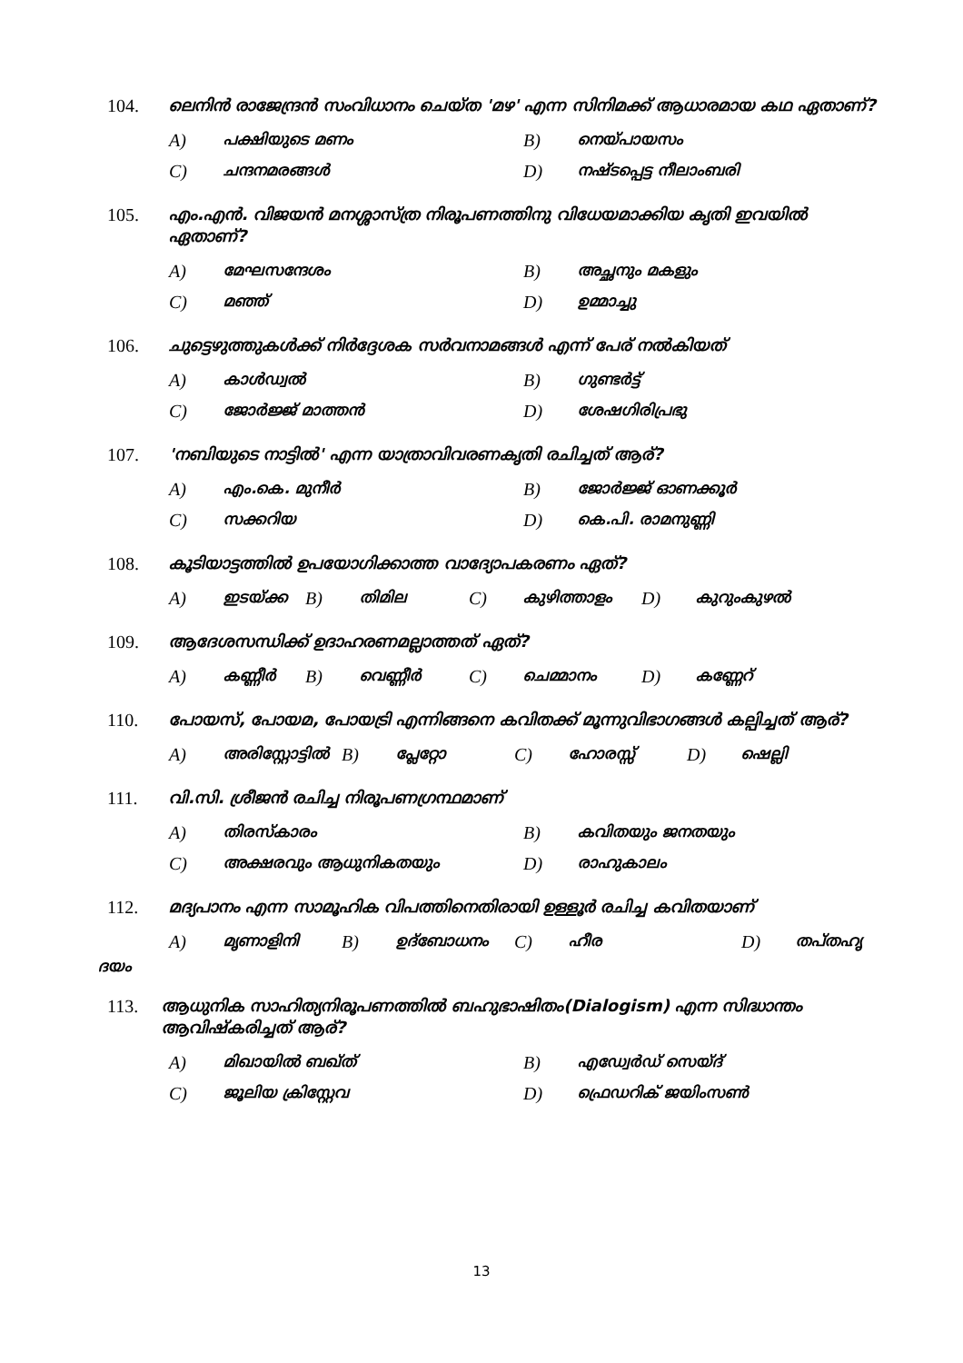104. ലെനിൻ രാജേന്ദ്രൻ സംവിധാനം ചെയ്ത 'മഴ' എന്ന സിനിമക്ക് ആധാരമായ കഥ ഏതാണ്?
A) പക്ഷിയുടെ മണം B) നെയ്പായസം
C) ചന്ദനമരങ്ങൾ D) നഷ്ടപ്പെട്ട നീലാംബരി
105. എം.എൻ. വിജയൻ മനശ്ശാസ്ത്ര നിരൂപണത്തിനു വിധേയമാക്കിയ കൃതി ഇവയിൽ ഏതാണ്?
A) മേഘസന്ദേശം B) അച്ഛനും മകളും
C) മഞ്ഞ് D) ഉമ്മാച്ചു
106. ചുട്ടെഴുത്തുകൾക്ക് നിർദ്ദേശക സർവനാമങ്ങൾ എന്ന് പേര് നൽകിയത്
A) കാൾഡ്വൽ B) ഗുണ്ടർട്ട്
C) ജോർജ്ജ് മാത്തൻ D) ശേഷഗിരിപ്രഭു
107. 'നബിയുടെ നാട്ടിൽ' എന്ന യാത്രാവിവരണകൃതി രചിച്ചത് ആര്?
A) എം.കെ. മുനീർ B) ജോർജ്ജ് ഓണക്കൂർ
C) സക്കറിയ D) കെ.പി. രാമനുണ്ണി
108. കൂടിയാട്ടത്തിൽ ഉപയോഗിക്കാത്ത വാദ്യോപകരണം ഏത്?
A) ഇടയ്ക്ക B) തിമില C) കുഴിത്താളം D) കുറുംകുഴൽ
109. ആദേശസന്ധിക്ക് ഉദാഹരണമല്ലാത്തത് ഏത്?
A) കണ്ണീർ B) വെണ്ണീർ C) ചെമ്മാനം D) കണ്ണേറ്
110. പോയസ്, പോയമ, പോയട്രി എന്നിങ്ങനെ കവിതക്ക് മൂന്നുവിഭാഗങ്ങൾ കല്പിച്ചത് ആര്?
A) അരിസ്റ്റോട്ടിൽ B) പ്ലേറ്റോ C) ഹോരസ്സ് D) ഷെല്ലി
111. വി.സി. ശ്രീജൻ രചിച്ച നിരൂപണഗ്രന്ഥമാണ്
A) തിരസ്കാരം B) കവിതയും ജനതയും
C) അക്ഷരവും ആധുനികതയും D) രാഹുകാലം
112. മദ്യപാനം എന്ന സാമൂഹിക വിപത്തിനെതിരായി ഉള്ളൂർ രചിച്ച കവിതയാണ്
A) മൃണാളിനി B) ഉദ്ബോധനം C) ഹീര D) തപ്തഹൃ
ദയം
113. ആധുനിക സാഹിത്യനിരൂപണത്തിൽ ബഹുഭാഷിതം(Dialogism) എന്ന സിദ്ധാന്തം ആവിഷ്കരിച്ചത് ആര്?
A) മിഖായിൽ ബഖ്ത് B) എഡ്വേർഡ് സെയ്ദ്
C) ജൂലിയ ക്രിസ്റ്റേവ D) ഫ്രെഡറിക് ജയിംസൺ
13